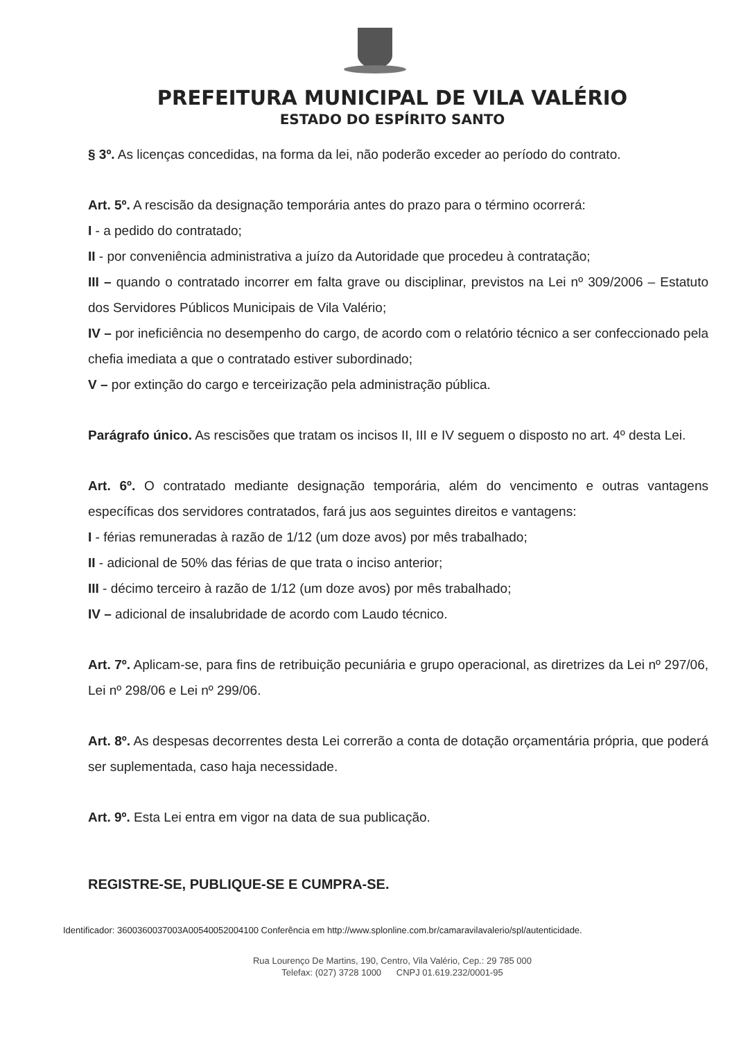PREFEITURA MUNICIPAL DE VILA VALÉRIO
ESTADO DO ESPÍRITO SANTO
§ 3º. As licenças concedidas, na forma da lei, não poderão exceder ao período do contrato.
Art. 5º. A rescisão da designação temporária antes do prazo para o término ocorrerá:
I - a pedido do contratado;
II - por conveniência administrativa a juízo da Autoridade que procedeu à contratação;
III – quando o contratado incorrer em falta grave ou disciplinar, previstos na Lei nº 309/2006 – Estatuto dos Servidores Públicos Municipais de Vila Valério;
IV – por ineficiência no desempenho do cargo, de acordo com o relatório técnico a ser confeccionado pela chefia imediata a que o contratado estiver subordinado;
V – por extinção do cargo e terceirização pela administração pública.
Parágrafo único. As rescisões que tratam os incisos II, III e IV seguem o disposto no art. 4º desta Lei.
Art. 6º. O contratado mediante designação temporária, além do vencimento e outras vantagens específicas dos servidores contratados, fará jus aos seguintes direitos e vantagens:
I - férias remuneradas à razão de 1/12 (um doze avos) por mês trabalhado;
II - adicional de 50% das férias de que trata o inciso anterior;
III - décimo terceiro à razão de 1/12 (um doze avos) por mês trabalhado;
IV – adicional de insalubridade de acordo com Laudo técnico.
Art. 7º. Aplicam-se, para fins de retribuição pecuniária e grupo operacional, as diretrizes da Lei nº 297/06, Lei nº 298/06 e Lei nº 299/06.
Art. 8º. As despesas decorrentes desta Lei correrão a conta de dotação orçamentária própria, que poderá ser suplementada, caso haja necessidade.
Art. 9º. Esta Lei entra em vigor na data de sua publicação.
REGISTRE-SE, PUBLIQUE-SE E CUMPRA-SE.
Identificador: 3600360037003A00540052004100 Conferência em http://www.splonline.com.br/camaravilavalerio/spl/autenticidade.
Rua Lourenço De Martins, 190, Centro, Vila Valério, Cep.: 29 785 000
Telefax: (027) 3728 1000 CNPJ 01.619.232/0001-95